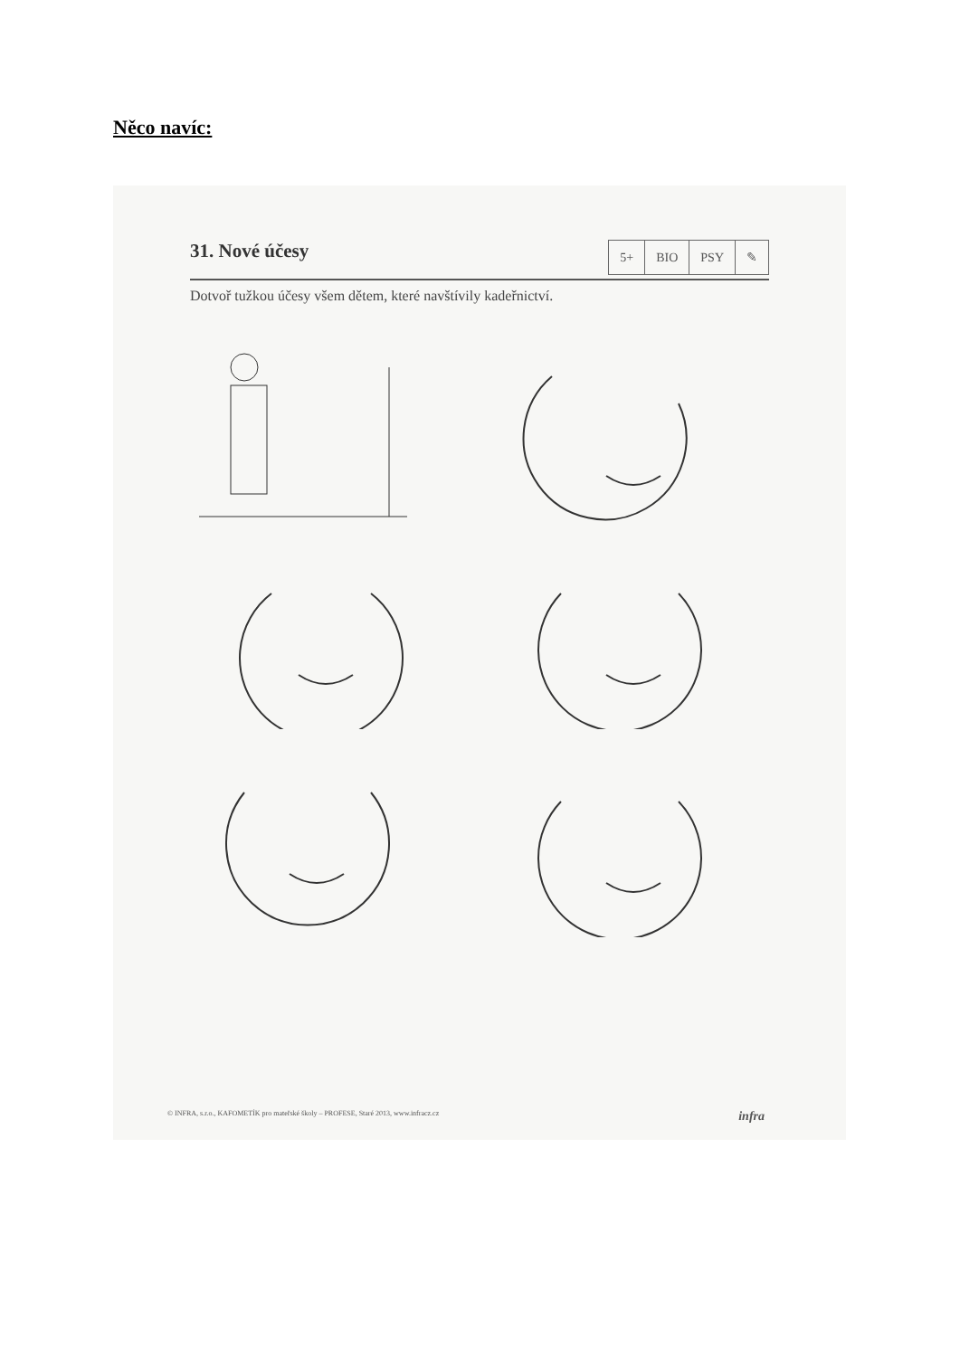Něco navíc:
31. Nové účesy
| 5+ | BIO | PSY | ✎ |
Dotvoř tužkou účesy všem dětem, které navštívily kadeřnictví.
© INFRA, s.r.o., KAFOMETÍK pro mateřské školy – PROFESE, Staré 2013, www.infracz.cz infra